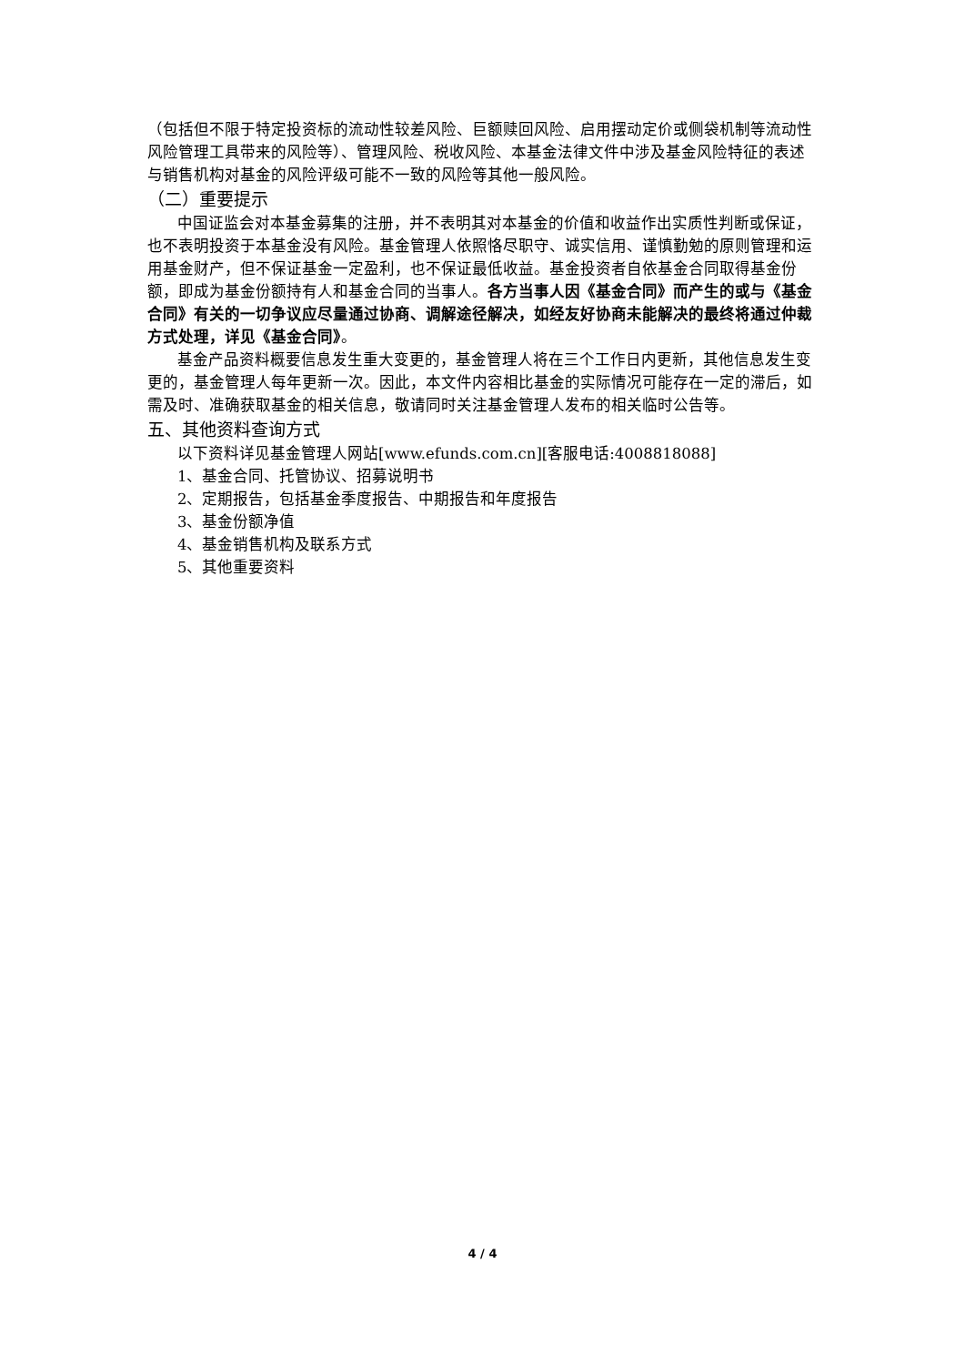（包括但不限于特定投资标的流动性较差风险、巨额赎回风险、启用摆动定价或侧袋机制等流动性风险管理工具带来的风险等）、管理风险、税收风险、本基金法律文件中涉及基金风险特征的表述与销售机构对基金的风险评级可能不一致的风险等其他一般风险。
（二）重要提示
中国证监会对本基金募集的注册，并不表明其对本基金的价值和收益作出实质性判断或保证，也不表明投资于本基金没有风险。基金管理人依照恪尽职守、诚实信用、谨慎勤勉的原则管理和运用基金财产，但不保证基金一定盈利，也不保证最低收益。基金投资者自依基金合同取得基金份额，即成为基金份额持有人和基金合同的当事人。各方当事人因《基金合同》而产生的或与《基金合同》有关的一切争议应尽量通过协商、调解途径解决，如经友好协商未能解决的最终将通过仲裁方式处理，详见《基金合同》。
基金产品资料概要信息发生重大变更的，基金管理人将在三个工作日内更新，其他信息发生变更的，基金管理人每年更新一次。因此，本文件内容相比基金的实际情况可能存在一定的滞后，如需及时、准确获取基金的相关信息，敬请同时关注基金管理人发布的相关临时公告等。
五、其他资料查询方式
以下资料详见基金管理人网站[www.efunds.com.cn][客服电话:4008818088]
1、基金合同、托管协议、招募说明书
2、定期报告，包括基金季度报告、中期报告和年度报告
3、基金份额净值
4、基金销售机构及联系方式
5、其他重要资料
4 / 4